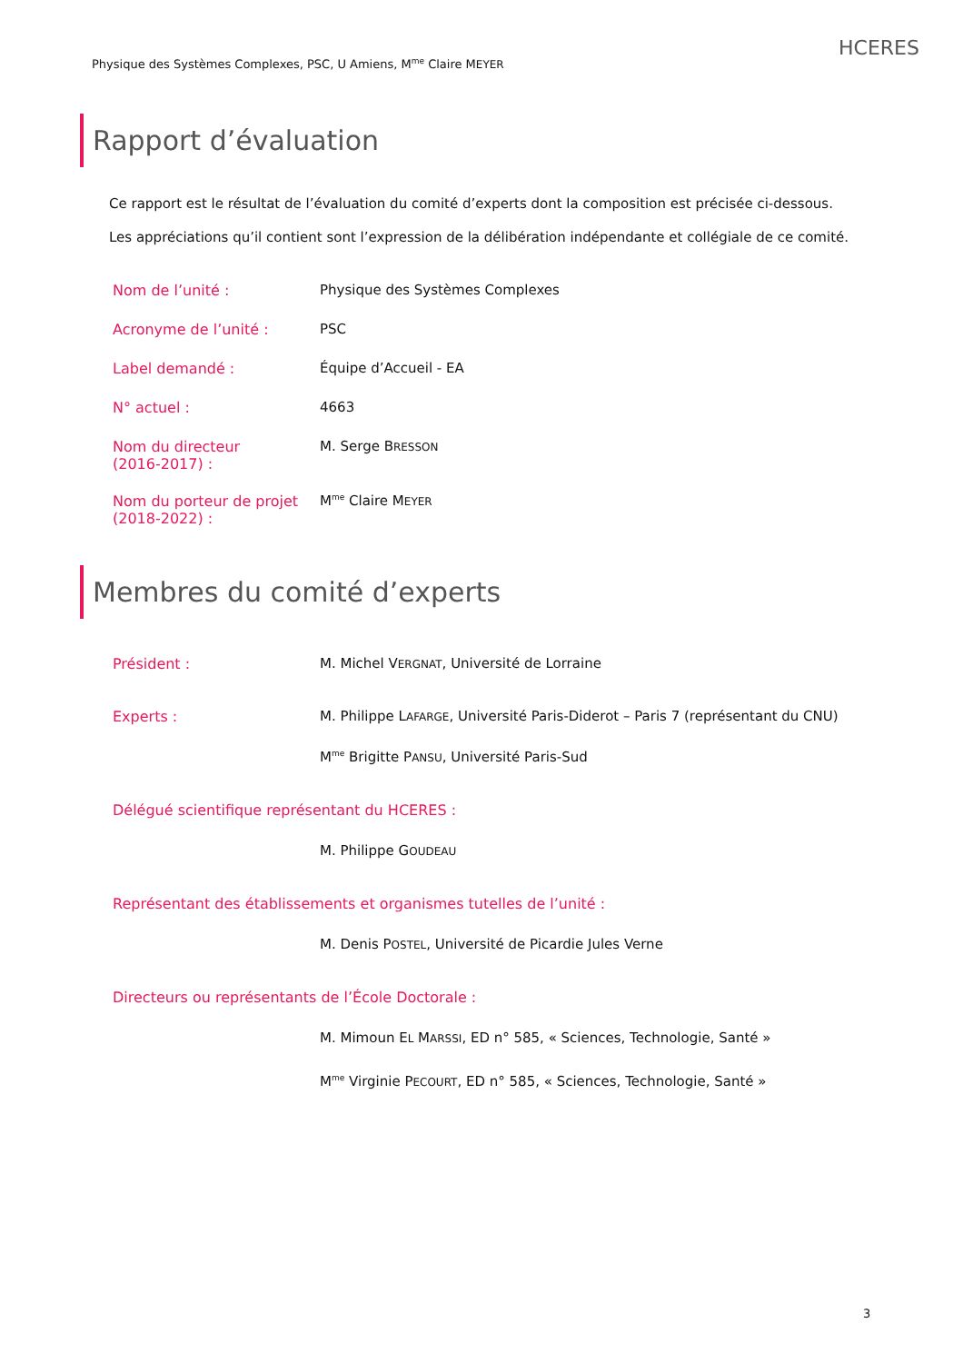Physique des Systèmes Complexes, PSC, U Amiens, M<sup>me</sup> Claire MEYER
HCERES
Rapport d’évaluation
Ce rapport est le résultat de l’évaluation du comité d’experts dont la composition est précisée ci-dessous.
Les appréciations qu’il contient sont l’expression de la délibération indépendante et collégiale de ce comité.
Nom de l’unité : Physique des Systèmes Complexes
Acronyme de l’unité : PSC
Label demandé : Équipe d’Accueil - EA
N° actuel : 4663
Nom du directeur
(2016-2017) :
M. Serge BRESSON
Nom du porteur de projet
(2018-2022) :
M<sup>me</sup> Claire MEYER
Membres du comité d’experts
Président : M. Michel VERGNAT, Université de Lorraine
Experts : M. Philippe LAFARGE, Université Paris-Diderot – Paris 7 (représentant du CNU)
M<sup>me</sup> Brigitte PANSU, Université Paris-Sud
Délégué scientifique représentant du HCERES :
M. Philippe GOUDEAU
Représentant des établissements et organismes tutelles de l’unité :
M. Denis POSTEL, Université de Picardie Jules Verne
Directeurs ou représentants de l’École Doctorale :
M. Mimoun EL MARSSI, ED n° 585, « Sciences, Technologie, Santé »
M<sup>me</sup> Virginie PECOURT, ED n° 585, « Sciences, Technologie, Santé »
3